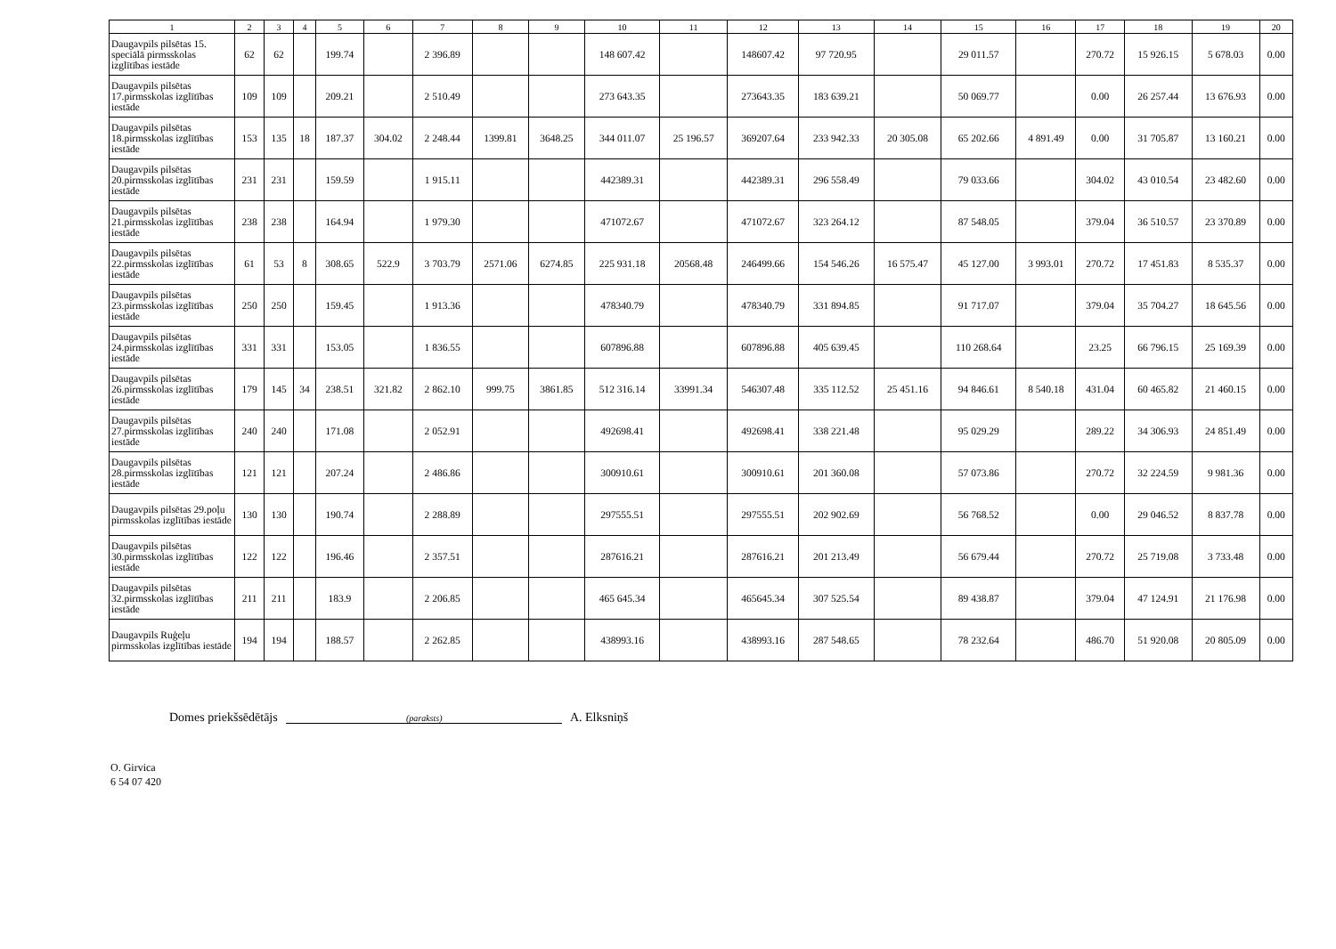| 1 | 2 | 3 | 4 | 5 | 6 | 7 | 8 | 9 | 10 | 11 | 12 | 13 | 14 | 15 | 16 | 17 | 18 | 19 | 20 |
| --- | --- | --- | --- | --- | --- | --- | --- | --- | --- | --- | --- | --- | --- | --- | --- | --- | --- | --- | --- |
| Daugavpils pilsētas 15. speciālā pirmsskolas izglītības iestāde | 62 | 62 | | 199.74 | | 2 396.89 | | | 148 607.42 | | 148607.42 | 97 720.95 | | 29 011.57 | | 270.72 | 15 926.15 | 5 678.03 | 0.00 |
| Daugavpils pilsētas 17.pirmsskolas izglītības iestāde | 109 | 109 | | 209.21 | | 2 510.49 | | | 273 643.35 | | 273643.35 | 183 639.21 | | 50 069.77 | | 0.00 | 26 257.44 | 13 676.93 | 0.00 |
| Daugavpils pilsētas 18.pirmsskolas izglītības iestāde | 153 | 135 | 18 | 187.37 | 304.02 | 2 248.44 | 1399.81 | 3648.25 | 344 011.07 | 25 196.57 | 369207.64 | 233 942.33 | 20 305.08 | 65 202.66 | 4 891.49 | 0.00 | 31 705.87 | 13 160.21 | 0.00 |
| Daugavpils pilsētas 20.pirmsskolas izglītības iestāde | 231 | 231 | | 159.59 | | 1 915.11 | | | 442389.31 | | 442389.31 | 296 558.49 | | 79 033.66 | | 304.02 | 43 010.54 | 23 482.60 | 0.00 |
| Daugavpils pilsētas 21.pirmsskolas izglītības iestāde | 238 | 238 | | 164.94 | | 1 979.30 | | | 471072.67 | | 471072.67 | 323 264.12 | | 87 548.05 | | 379.04 | 36 510.57 | 23 370.89 | 0.00 |
| Daugavpils pilsētas 22.pirmsskolas izglītības iestāde | 61 | 53 | 8 | 308.65 | 522.9 | 3 703.79 | 2571.06 | 6274.85 | 225 931.18 | 20568.48 | 246499.66 | 154 546.26 | 16 575.47 | 45 127.00 | 3 993.01 | 270.72 | 17 451.83 | 8 535.37 | 0.00 |
| Daugavpils pilsētas 23.pirmsskolas izglītības iestāde | 250 | 250 | | 159.45 | | 1 913.36 | | | 478340.79 | | 478340.79 | 331 894.85 | | 91 717.07 | | 379.04 | 35 704.27 | 18 645.56 | 0.00 |
| Daugavpils pilsētas 24.pirmsskolas izglītības iestāde | 331 | 331 | | 153.05 | | 1 836.55 | | | 607896.88 | | 607896.88 | 405 639.45 | | 110 268.64 | | 23.25 | 66 796.15 | 25 169.39 | 0.00 |
| Daugavpils pilsētas 26.pirmsskolas izglītības iestāde | 179 | 145 | 34 | 238.51 | 321.82 | 2 862.10 | 999.75 | 3861.85 | 512 316.14 | 33991.34 | 546307.48 | 335 112.52 | 25 451.16 | 94 846.61 | 8 540.18 | 431.04 | 60 465.82 | 21 460.15 | 0.00 |
| Daugavpils pilsētas 27.pirmsskolas izglītības iestāde | 240 | 240 | | 171.08 | | 2 052.91 | | | 492698.41 | | 492698.41 | 338 221.48 | | 95 029.29 | | 289.22 | 34 306.93 | 24 851.49 | 0.00 |
| Daugavpils pilsētas 28.pirmsskolas izglītības iestāde | 121 | 121 | | 207.24 | | 2 486.86 | | | 300910.61 | | 300910.61 | 201 360.08 | | 57 073.86 | | 270.72 | 32 224.59 | 9 981.36 | 0.00 |
| Daugavpils pilsētas 29.poļu pirmsskolas izglītības iestāde | 130 | 130 | | 190.74 | | 2 288.89 | | | 297555.51 | | 297555.51 | 202 902.69 | | 56 768.52 | | 0.00 | 29 046.52 | 8 837.78 | 0.00 |
| Daugavpils pilsētas 30.pirmsskolas izglītības iestāde | 122 | 122 | | 196.46 | | 2 357.51 | | | 287616.21 | | 287616.21 | 201 213.49 | | 56 679.44 | | 270.72 | 25 719.08 | 3 733.48 | 0.00 |
| Daugavpils pilsētas 32.pirmsskolas izglītības iestāde | 211 | 211 | | 183.9 | | 2 206.85 | | | 465 645.34 | | 465645.34 | 307 525.54 | | 89 438.87 | | 379.04 | 47 124.91 | 21 176.98 | 0.00 |
| Daugavpils Ruģeļu pirmsskolas izglītības iestāde | 194 | 194 | | 188.57 | | 2 262.85 | | | 438993.16 | | 438993.16 | 287 548.65 | | 78 232.64 | | 486.70 | 51 920.08 | 20 805.09 | 0.00 |
Domes priekšsēdētājs (paraksts) A. Elksniņš
O. Girvica
6 54 07 420